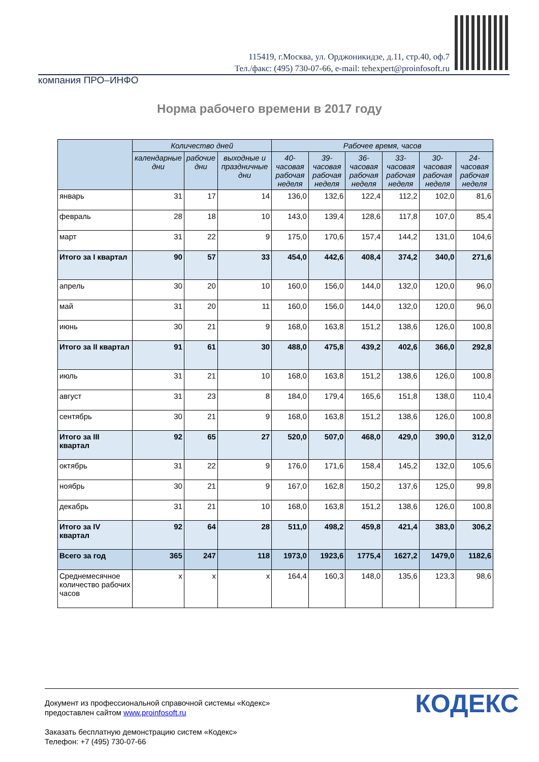компания ПРО–ИНФО
115419, г.Москва, ул. Орджоникидзе, д.11, стр.40, оф.7
Тел./факс: (495) 730-07-66, e-mail: tehexpert@proinfosoft.ru
Норма рабочего времени в 2017 году
| | Количество дней | | | Рабочее время, часов | | | | | |
| --- | --- | --- | --- | --- | --- | --- | --- | --- | --- |
| | календарные дни | рабочие дни | выходные и праздничные дни | 40-часовая рабочая неделя | 39-часовая рабочая неделя | 36-часовая рабочая неделя | 33-часовая рабочая неделя | 30-часовая рабочая неделя | 24-часовая рабочая неделя |
| январь | 31 | 17 | 14 | 136,0 | 132,6 | 122,4 | 112,2 | 102,0 | 81,6 |
| февраль | 28 | 18 | 10 | 143,0 | 139,4 | 128,6 | 117,8 | 107,0 | 85,4 |
| март | 31 | 22 | 9 | 175,0 | 170,6 | 157,4 | 144,2 | 131,0 | 104,6 |
| Итого за I квартал | 90 | 57 | 33 | 454,0 | 442,6 | 408,4 | 374,2 | 340,0 | 271,6 |
| апрель | 30 | 20 | 10 | 160,0 | 156,0 | 144,0 | 132,0 | 120,0 | 96,0 |
| май | 31 | 20 | 11 | 160,0 | 156,0 | 144,0 | 132,0 | 120,0 | 96,0 |
| июнь | 30 | 21 | 9 | 168,0 | 163,8 | 151,2 | 138,6 | 126,0 | 100,8 |
| Итого за II квартал | 91 | 61 | 30 | 488,0 | 475,8 | 439,2 | 402,6 | 366,0 | 292,8 |
| июль | 31 | 21 | 10 | 168,0 | 163,8 | 151,2 | 138,6 | 126,0 | 100,8 |
| август | 31 | 23 | 8 | 184,0 | 179,4 | 165,6 | 151,8 | 138,0 | 110,4 |
| сентябрь | 30 | 21 | 9 | 168,0 | 163,8 | 151,2 | 138,6 | 126,0 | 100,8 |
| Итого за III квартал | 92 | 65 | 27 | 520,0 | 507,0 | 468,0 | 429,0 | 390,0 | 312,0 |
| октябрь | 31 | 22 | 9 | 176,0 | 171,6 | 158,4 | 145,2 | 132,0 | 105,6 |
| ноябрь | 30 | 21 | 9 | 167,0 | 162,8 | 150,2 | 137,6 | 125,0 | 99,8 |
| декабрь | 31 | 21 | 10 | 168,0 | 163,8 | 151,2 | 138,6 | 126,0 | 100,8 |
| Итого за IV квартал | 92 | 64 | 28 | 511,0 | 498,2 | 459,8 | 421,4 | 383,0 | 306,2 |
| Всего за год | 365 | 247 | 118 | 1973,0 | 1923,6 | 1775,4 | 1627,2 | 1479,0 | 1182,6 |
| Среднемесячное количество рабочих часов | x | x | x | 164,4 | 160,3 | 148,0 | 135,6 | 123,3 | 98,6 |
КОДЕКС
Документ из профессиональной справочной системы «Кодекс»
предоставлен сайтом www.proinfosoft.ru
Заказать бесплатную демонстрацию систем «Кодекс»
Телефон: +7 (495) 730-07-66